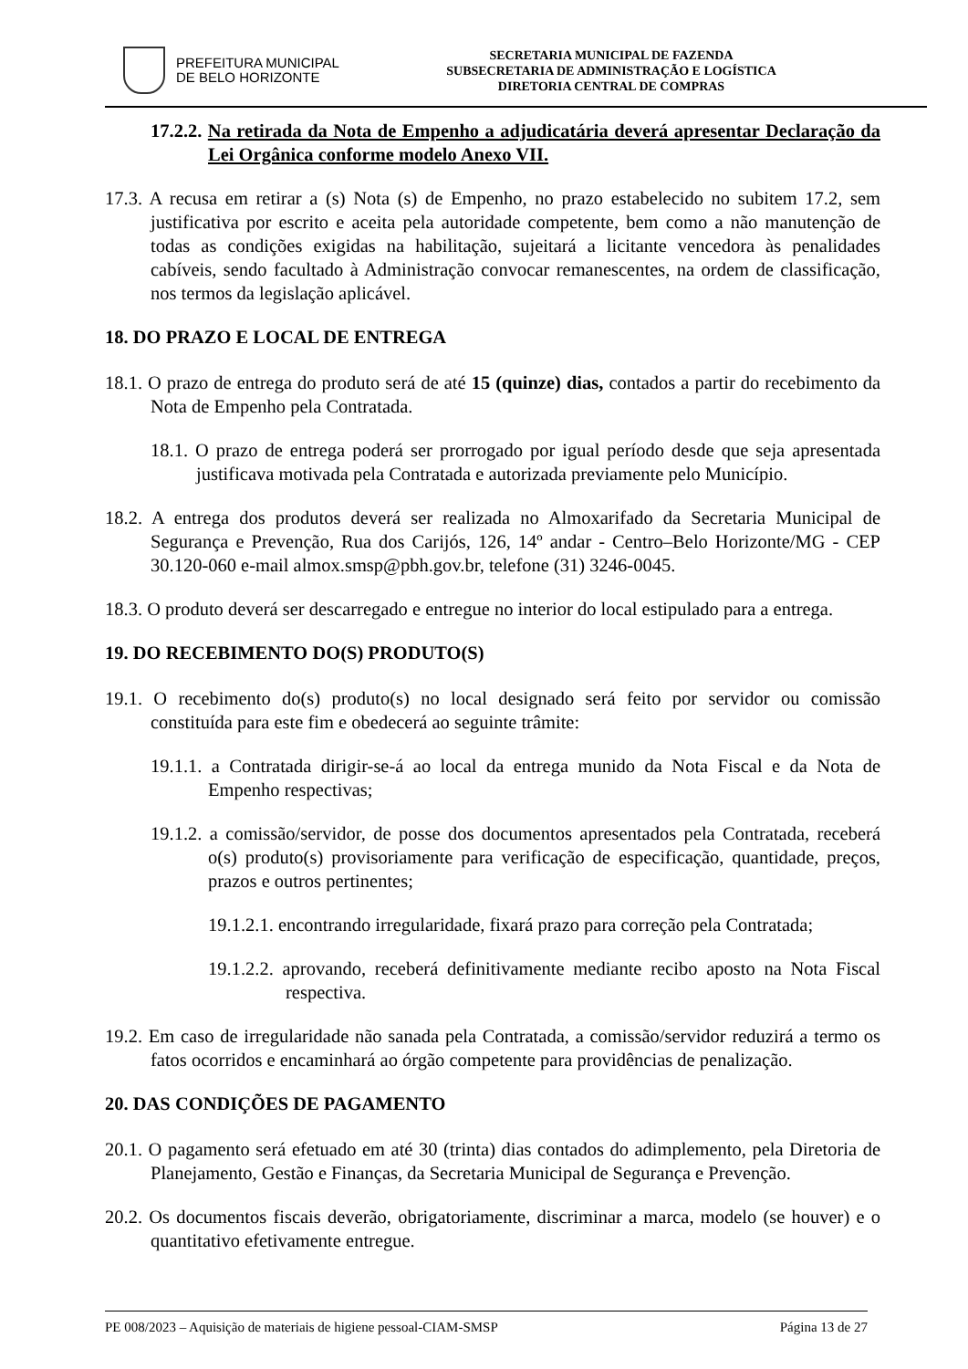PREFEITURA MUNICIPAL
DE BELO HORIZONTE
SECRETARIA MUNICIPAL DE FAZENDA
SUBSECRETARIA DE ADMINISTRAÇÃO E LOGÍSTICA
DIRETORIA CENTRAL DE COMPRAS
17.2.2. Na retirada da Nota de Empenho a adjudicatária deverá apresentar Declaração da Lei Orgânica conforme modelo Anexo VII.
17.3. A recusa em retirar a (s) Nota (s) de Empenho, no prazo estabelecido no subitem 17.2, sem justificativa por escrito e aceita pela autoridade competente, bem como a não manutenção de todas as condições exigidas na habilitação, sujeitará a licitante vencedora às penalidades cabíveis, sendo facultado à Administração convocar remanescentes, na ordem de classificação, nos termos da legislação aplicável.
18. DO PRAZO E LOCAL DE ENTREGA
18.1. O prazo de entrega do produto será de até 15 (quinze) dias, contados a partir do recebimento da Nota de Empenho pela Contratada.
18.1. O prazo de entrega poderá ser prorrogado por igual período desde que seja apresentada justificava motivada pela Contratada e autorizada previamente pelo Município.
18.2. A entrega dos produtos deverá ser realizada no Almoxarifado da Secretaria Municipal de Segurança e Prevenção, Rua dos Carijós, 126, 14º andar - Centro–Belo Horizonte/MG - CEP 30.120-060 e-mail almox.smsp@pbh.gov.br, telefone (31) 3246-0045.
18.3. O produto deverá ser descarregado e entregue no interior do local estipulado para a entrega.
19. DO RECEBIMENTO DO(S) PRODUTO(S)
19.1. O recebimento do(s) produto(s) no local designado será feito por servidor ou comissão constituída para este fim e obedecerá ao seguinte trâmite:
19.1.1. a Contratada dirigir-se-á ao local da entrega munido da Nota Fiscal e da Nota de Empenho respectivas;
19.1.2. a comissão/servidor, de posse dos documentos apresentados pela Contratada, receberá o(s) produto(s) provisoriamente para verificação de especificação, quantidade, preços, prazos e outros pertinentes;
19.1.2.1. encontrando irregularidade, fixará prazo para correção pela Contratada;
19.1.2.2. aprovando, receberá definitivamente mediante recibo aposto na Nota Fiscal respectiva.
19.2. Em caso de irregularidade não sanada pela Contratada, a comissão/servidor reduzirá a termo os fatos ocorridos e encaminhará ao órgão competente para providências de penalização.
20. DAS CONDIÇÕES DE PAGAMENTO
20.1. O pagamento será efetuado em até 30 (trinta) dias contados do adimplemento, pela Diretoria de Planejamento, Gestão e Finanças, da Secretaria Municipal de Segurança e Prevenção.
20.2. Os documentos fiscais deverão, obrigatoriamente, discriminar a marca, modelo (se houver) e o quantitativo efetivamente entregue.
PE 008/2023 – Aquisição de materiais de higiene pessoal-CIAM-SMSP Página 13 de 27